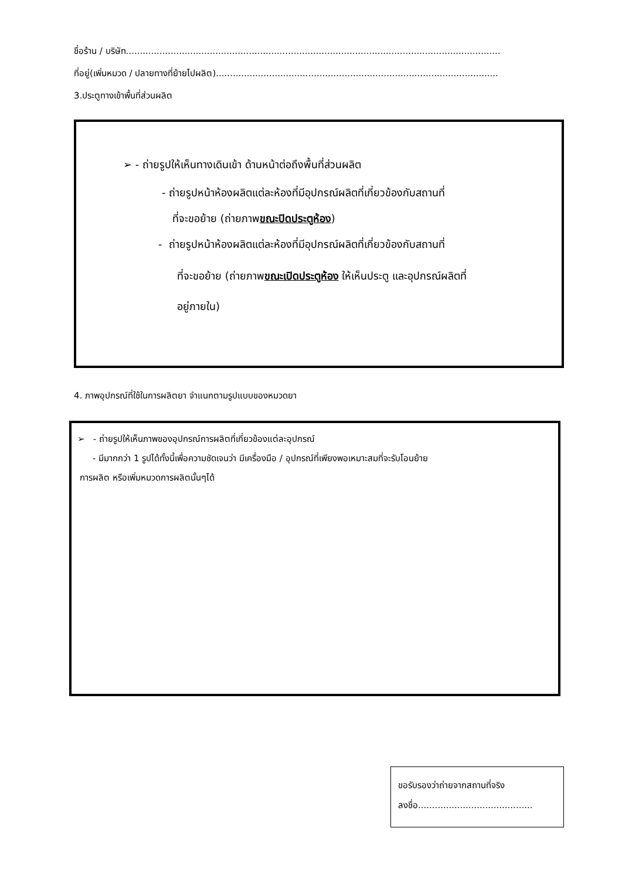ชื่อร้าน / บริษัท......................................................................................................................................
ที่อยู่(เพิ่มหมวด / ปลายทางที่ย้ายไปผลิต).....................................................................................................
3.ประตูทางเข้าพื้นที่ส่วนผลิต
➢ - ถ่ายรูปให้เห็นทางเดินเข้า ด้านหน้าต่อถึงพื้นที่ส่วนผลิต
- ถ่ายรูปหน้าห้องผลิตแต่ละห้องที่มีอุปกรณ์ผลิตที่เกี่ยวข้องกับสถานที่
ที่จะขอย้าย (ถ่ายภาพขณะปิดประตูห้อง)
- ถ่ายรูปหน้าห้องผลิตแต่ละห้องที่มีอุปกรณ์ผลิตที่เกี่ยวข้องกับสถานที่
ที่จะขอย้าย (ถ่ายภาพขณะเปิดประตูห้อง ให้เห็นประตู และอุปกรณ์ผลิตที่
อยู่ภายใน)
4. ภาพอุปกรณ์ที่ใช้ในการผลิตยา จำแนกตามรูปแบบของหมวดยา
➢ - ถ่ายรูปให้เห็นภาพของอุปกรณ์การผลิตที่เกี่ยวข้องแต่ละอุปกรณ์
- มีมากกว่า 1 รูปได้ทั้งนี้เพื่อความชัดเจนว่า มีเครื่องมือ / อุปกรณ์ที่เพียงพอเหมาะสมที่จะรับโอนย้าย
การผลิต หรือเพิ่มหมวดการผลิตนั้นๆได้
ขอรับรองว่าถ่ายจากสถานที่จริง
ลงชื่อ.........................................